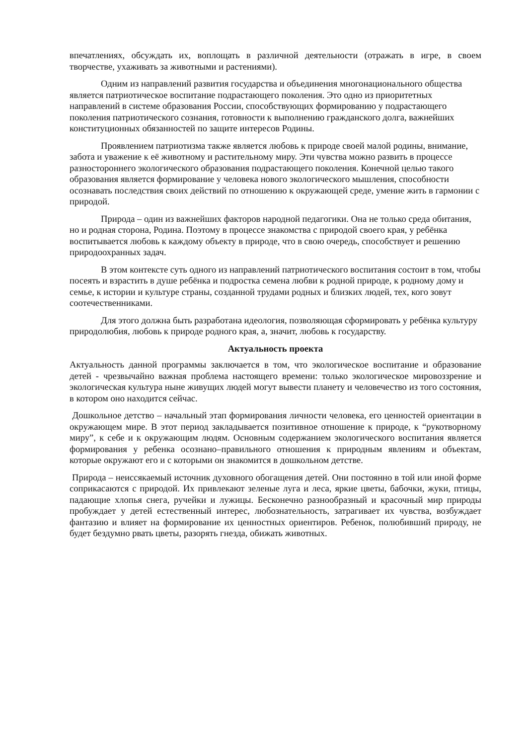впечатлениях, обсуждать их, воплощать в различной деятельности (отражать в игре, в своем творчестве, ухаживать за животными и растениями).
Одним из направлений развития государства и объединения многонационального общества является патриотическое воспитание подрастающего поколения. Это одно из приоритетных направлений в системе образования России, способствующих формированию у подрастающего поколения патриотического сознания, готовности к выполнению гражданского долга, важнейших конституционных обязанностей по защите интересов Родины.
Проявлением патриотизма также является любовь к природе своей малой родины, внимание, забота и уважение к её животному и растительному миру. Эти чувства можно развить в процессе разностороннего экологического образования подрастающего поколения. Конечной целью такого образования является формирование у человека нового экологического мышления, способности осознавать последствия своих действий по отношению к окружающей среде, умение жить в гармонии с природой.
Природа – один из важнейших факторов народной педагогики. Она не только среда обитания, но и родная сторона, Родина. Поэтому в процессе знакомства с природой своего края, у ребёнка воспитывается любовь к каждому объекту в природе, что в свою очередь, способствует и решению природоохранных задач.
В этом контексте суть одного из направлений патриотического воспитания состоит в том, чтобы посеять и взрастить в душе ребёнка и подростка семена любви к родной природе, к родному дому и семье, к истории и культуре страны, созданной трудами родных и близких людей, тех, кого зовут соотечественниками.
Для этого должна быть разработана идеология, позволяющая сформировать у ребёнка культуру природолюбия, любовь к природе родного края, а, значит, любовь к государству.
Актуальность проекта
Актуальность данной программы заключается в том, что экологическое воспитание и образование детей - чрезвычайно важная проблема настоящего времени: только экологическое мировоззрение и экологическая культура ныне живущих людей могут вывести планету и человечество из того состояния, в котором оно находится сейчас.
Дошкольное детство – начальный этап формирования личности человека, его ценностей ориентации в окружающем мире. В этот период закладывается позитивное отношение к природе, к “рукотворному миру”, к себе и к окружающим людям. Основным содержанием экологического воспитания является формирования у ребенка осознано–правильного отношения к природным явлениям и объектам, которые окружают его и с которыми он знакомится в дошкольном детстве.
Природа – неиссякаемый источник духовного обогащения детей. Они постоянно в той или иной форме соприкасаются с природой. Их привлекают зеленые луга и леса, яркие цветы, бабочки, жуки, птицы, падающие хлопья снега, ручейки и лужицы. Бесконечно разнообразный и красочный мир природы пробуждает у детей естественный интерес, любознательность, затрагивает их чувства, возбуждает фантазию и влияет на формирование их ценностных ориентиров. Ребенок, полюбивший природу, не будет бездумно рвать цветы, разорять гнезда, обижать животных.